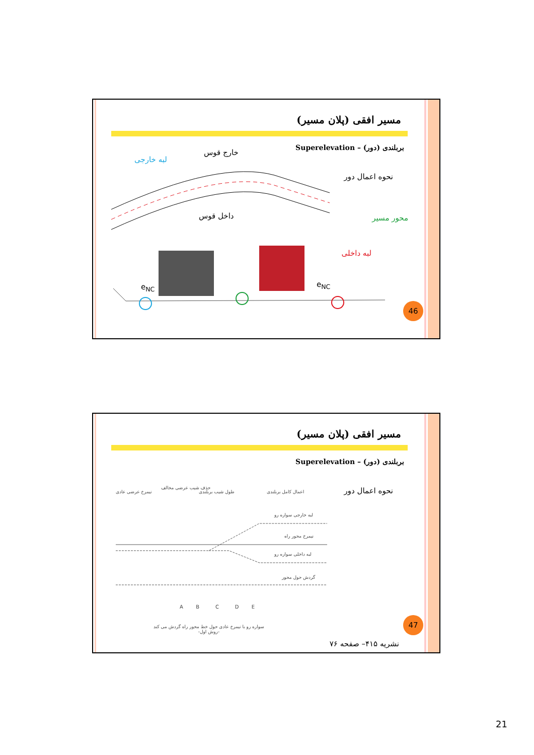مسیر افقی (پلان مسیر)
بربلندی (دور) – Superelevation
نحوه اعمال دور
خارج قوس
لبه خارجی
داخل قوس محور مسیر
لبه داخلی
e<sub>NC</sub> e<sub>NC</sub>
46
مسیر افقی (پلان مسیر)
بربلندی (دور) – Superelevation
نحوه اعمال دور نیمرخ عرضی عادی
حذف شیب عرضی مخالف
طول شیب بربلندی اعمال کامل بربلندی
لبه خارجی سواره رو
نیمرخ محور راه
لبه داخلی سواره رو
گردش حول محور
A B C D E
سواره رو با نیمرخ عادی حول خط محور راه گردش می کند
-روش اول-
47
نشریه ۴۱۵– صفحه ۷۶
21